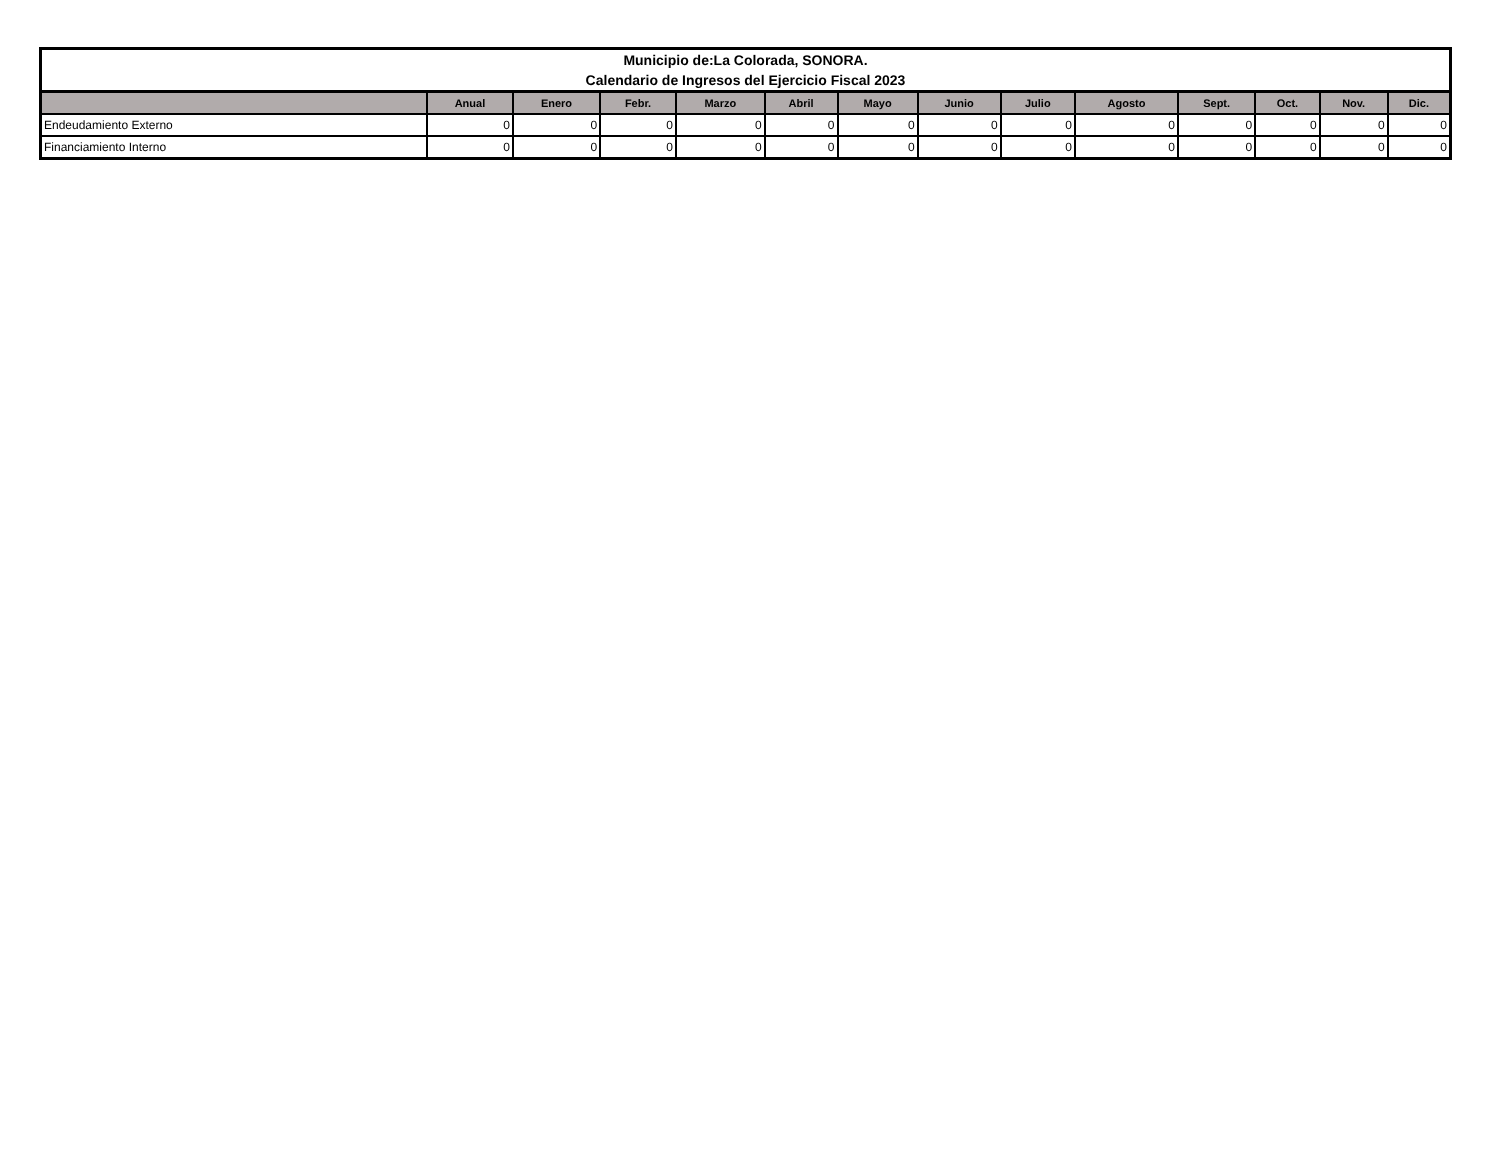| Municipio de:La Colorada, SONORA. Calendario de Ingresos del Ejercicio Fiscal 2023 | | | | | | | | | | | | | |
| | Anual | Enero | Febr. | Marzo | Abril | Mayo | Junio | Julio | Agosto | Sept. | Oct. | Nov. | Dic. |
| Endeudamiento Externo | 0 | 0 | 0 | 0 | 0 | 0 | 0 | 0 | 0 | 0 | 0 | 0 | 0 |
| Financiamiento Interno | 0 | 0 | 0 | 0 | 0 | 0 | 0 | 0 | 0 | 0 | 0 | 0 | 0 |